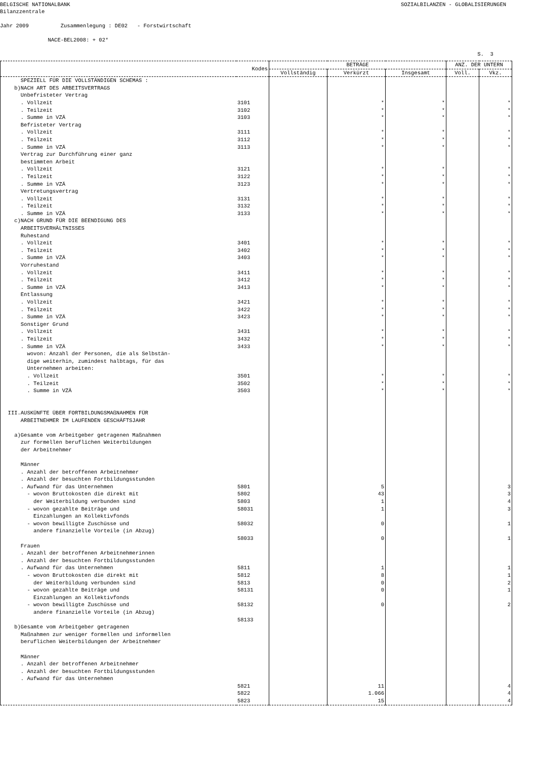BELGISCHE NATIONALBANK SOZIALBILANZEN - GLOBALISIERUNGEN
Bilanzzentrale Jahr 2009 Zusammenlegung : DE02 - Forstwirtschaft NACE-BEL2008: + 02*
S. 3
| Kodes | | BETRÄGE | | | ANZ. DER UNTERN | |
| --- | --- | --- | --- | --- | --- | --- |
| | | Vollständig | Verkürzt | Insgesamt | Voll. | Vkz. |
| SPEZIELL FÜR DIE VOLLSTÄNDIGEN SCHEMAS : b)NACH ART DES ARBEITSVERTRAGS Unbefristeter Vertrag . Vollzeit . Teilzeit . Summe in VZÄ Befristeter Vertrag . Vollzeit . Teilzeit . Summe in VZÄ Vertrag zur Durchführung einer ganz bestimmten Arbeit . Vollzeit . Teilzeit . Summe in VZÄ Vertretungsvertrag . Vollzeit . Teilzeit . Summe in VZÄ c)NACH GRUND FÜR DIE BEENDIGUNG DES ARBEITSVERHÄLTNISSES Ruhestand . Vollzeit . Teilzeit . Summe in VZÄ Vorruhestand . Vollzeit . Teilzeit . Summe in VZÄ Entlassung . Vollzeit . Teilzeit . Summe in VZÄ Sonstiger Grund . Vollzeit . Teilzeit . Summe in VZÄ wovon: Anzahl der Personen, die als Selbstän- dige weiterhin, zumindest halbtags, für das Unternehmen arbeiten: . Vollzeit . Teilzeit . Summe in VZÄ III.AUSKÜNFTE ÜBER FORTBILDUNGSMAßNAHMEN FÜR ARBEITNEHMER IM LAUFENDEN GESCHÄFTSJAHR a)Gesamte vom Arbeitgeber getragenen Maßnahmen zur formellen beruflichen Weiterbildungen der Arbeitnehmer Männer . Anzahl der betroffenen Arbeitnehmer . Anzahl der besuchten Fortbildungsstunden . Aufwand für das Unternehmen - wovon Bruttokosten die direkt mit der Weiterbildung verbunden sind - wovon gezahlte Beiträge und Einzahlungen an Kollektivfonds - wovon bewilligte Zuschüsse und andere finanzielle Vorteile (in Abzug) Frauen . Anzahl der betroffenen Arbeitnehmerinnen . Anzahl der besuchten Fortbildungsstunden . Aufwand für das Unternehmen - wovon Bruttokosten die direkt mit der Weiterbildung verbunden sind - wovon gezahlte Beiträge und Einzahlungen an Kollektivfonds - wovon bewilligte Zuschüsse und andere finanzielle Vorteile (in Abzug) b)Gesamte vom Arbeitgeber getragenen Maßnahmen zur weniger formellen und informellen beruflichen Weiterbildungen der Arbeitnehmer Männer . Anzahl der betroffenen Arbeitnehmer . Anzahl der besuchten Fortbildungsstunden . Aufwand für das Unternehmen | 3101 3102 3103 3111 3112 3113 3121 3122 3123 3131 3132 3133 3401 3402 3403 3411 3412 3413 3421 3422 3423 3431 3432 3433 3501 3502 3503 5801 5802 5803 58031 58032 58033 5811 5812 5813 58131 58132 58133 5821 5822 5823 | | * * * * * * * * * * * * * * * * * * * * * * * * * * * 5 43 1 1 0 0 1 8 0 0 0 11 1.066 15 | * * * * * * * * * * * * * * * * * * * * * * * * * * * | | * * * * * * * * * * * * * * * * * * * * * * * * * * * 3 3 4 3 1 1 1 1 2 1 2 4 4 4 |